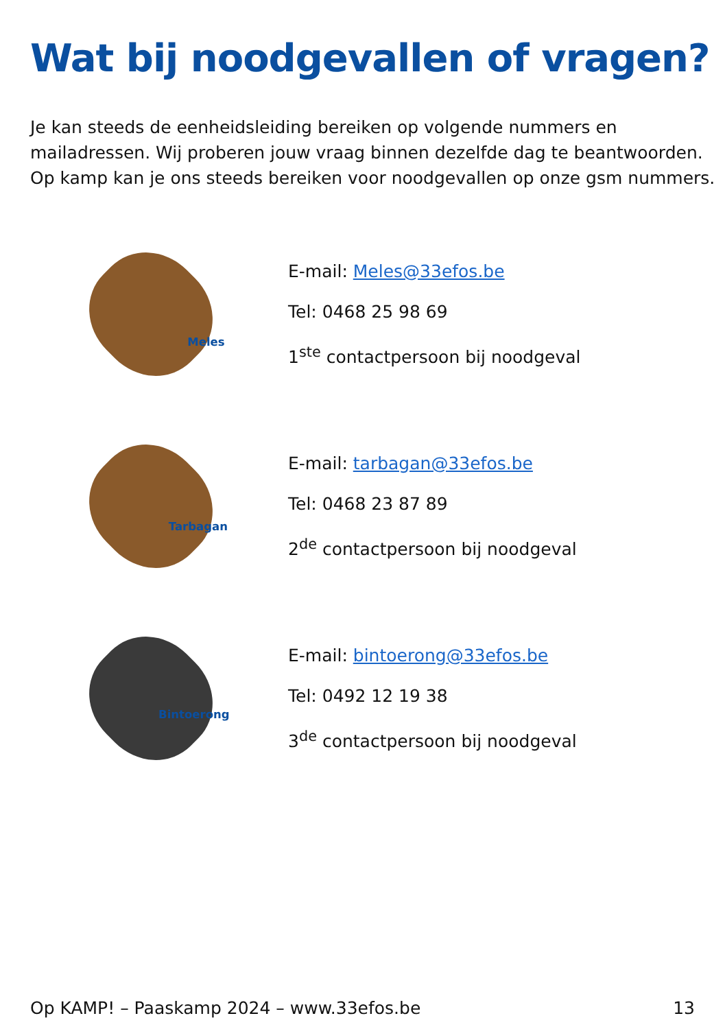Wat bij noodgevallen of vragen?
Je kan steeds de eenheidsleiding bereiken op volgende nummers en mailadressen. Wij proberen jouw vraag binnen dezelfde dag te beantwoorden. Op kamp kan je ons steeds bereiken voor noodgevallen op onze gsm nummers.
Meles
E-mail: Meles@33efos.be
Tel: 0468 25 98 69
1<sup>ste</sup> contactpersoon bij noodgeval
Tarbagan
E-mail: tarbagan@33efos.be
Tel: 0468 23 87 89
2<sup>de</sup> contactpersoon bij noodgeval
Bintoerong
E-mail: bintoerong@33efos.be
Tel: 0492 12 19 38
3<sup>de</sup> contactpersoon bij noodgeval
Op KAMP! – Paaskamp 2024 – www.33efos.be 13